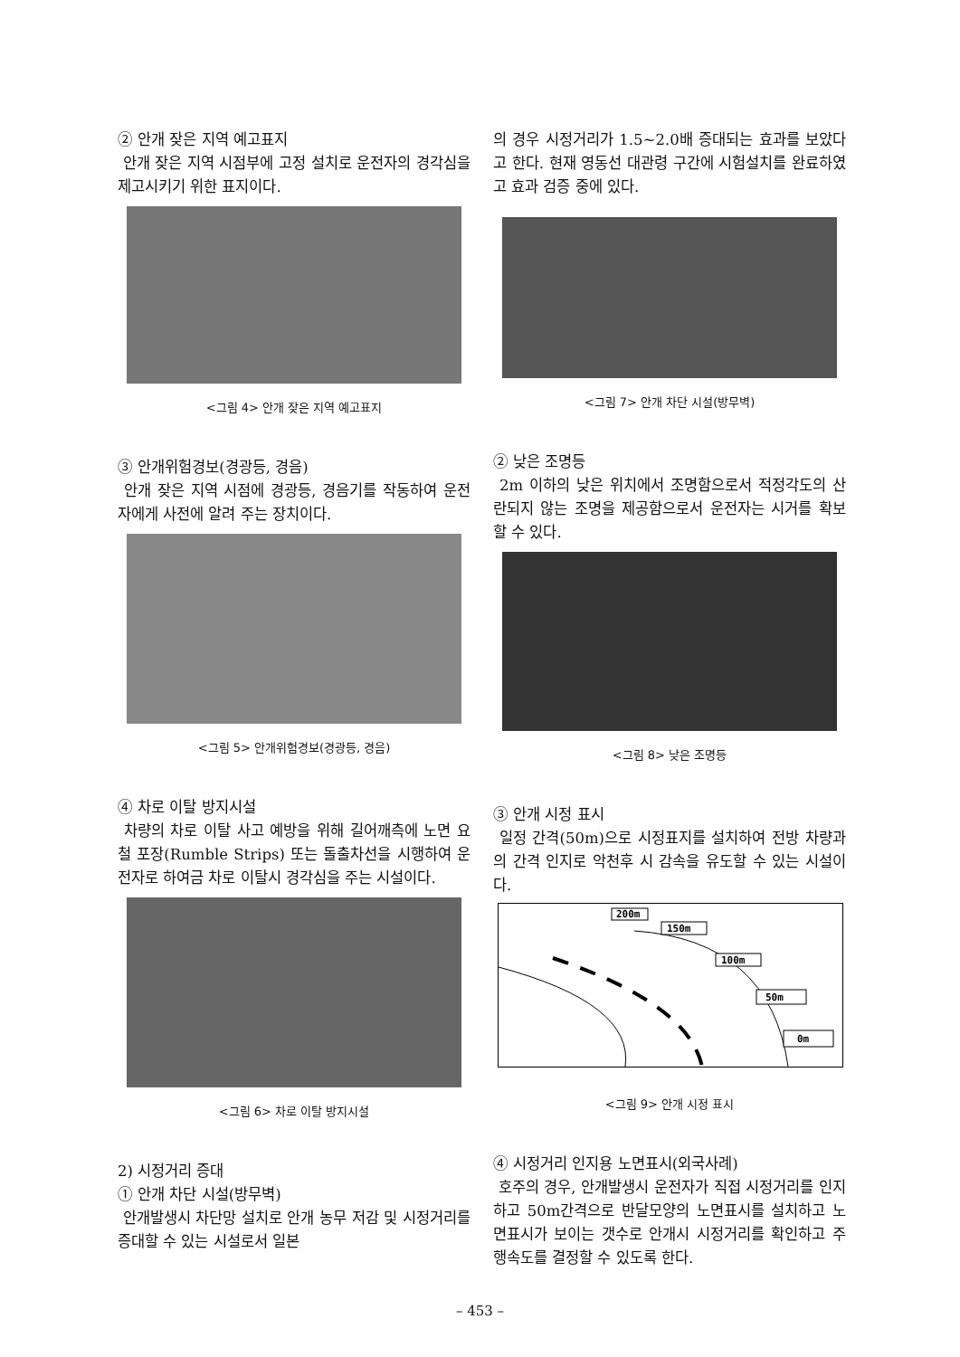② 안개 잦은 지역 예고표지
안개 잦은 지역 시점부에 고정 설치로 운전자의 경각심을 제고시키기 위한 표지이다.
<그림 4> 안개 잦은 지역 예고표지
③ 안개위험경보(경광등, 경음)
안개 잦은 지역 시점에 경광등, 경음기를 작동하여 운전자에게 사전에 알려 주는 장치이다.
<그림 5> 안개위험경보(경광등, 경음)
④ 차로 이탈 방지시설
차량의 차로 이탈 사고 예방을 위해 길어깨측에 노면 요철 포장(Rumble Strips) 또는 돌출차선을 시행하여 운전자로 하여금 차로 이탈시 경각심을 주는 시설이다.
<그림 6> 차로 이탈 방지시설
2) 시정거리 증대
① 안개 차단 시설(방무벽)
안개발생시 차단망 설치로 안개 농무 저감 및 시정거리를 증대할 수 있는 시설로서 일본
의 경우 시정거리가 1.5~2.0배 증대되는 효과를 보았다고 한다. 현재 영동선 대관령 구간에 시험설치를 완료하였고 효과 검증 중에 있다.
<그림 7> 안개 차단 시설(방무벽)
② 낮은 조명등
2m 이하의 낮은 위치에서 조명함으로서 적정각도의 산란되지 않는 조명을 제공함으로서 운전자는 시거를 확보할 수 있다.
<그림 8> 낮은 조명등
③ 안개 시정 표시
일정 간격(50m)으로 시정표지를 설치하여 전방 차량과의 간격 인지로 악천후 시 감속을 유도할 수 있는 시설이다.
200m
150m
100m
50m
0m
<그림 9> 안개 시정 표시
④ 시정거리 인지용 노면표시(외국사례)
호주의 경우, 안개발생시 운전자가 직접 시정거리를 인지하고 50m간격으로 반달모양의 노면표시를 설치하고 노면표시가 보이는 갯수로 안개시 시정거리를 확인하고 주행속도를 결정할 수 있도록 한다.
– 453 –